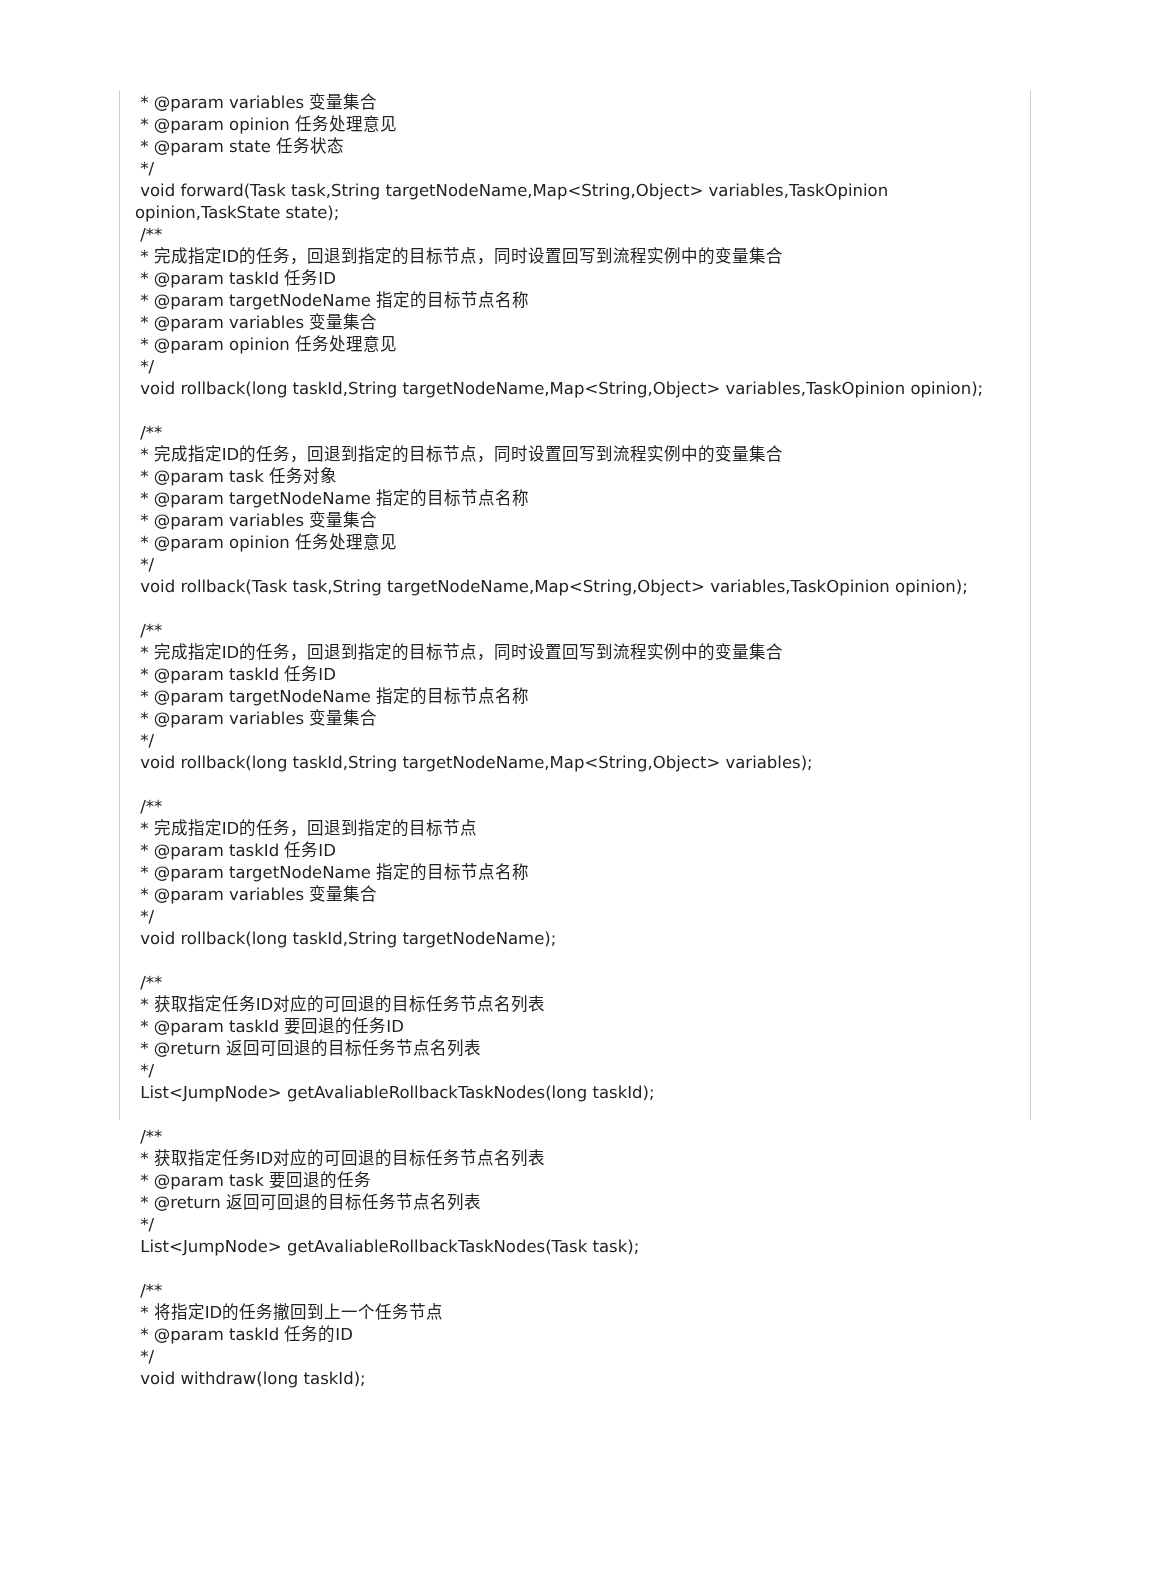* @param variables 变量集合
* @param opinion 任务处理意见
* @param state 任务状态
*/
void forward(Task task,String targetNodeName,Map<String,Object> variables,TaskOpinion
opinion,TaskState state);
/**
* 完成指定ID的任务，回退到指定的目标节点，同时设置回写到流程实例中的变量集合
* @param taskId 任务ID
* @param targetNodeName 指定的目标节点名称
* @param variables 变量集合
* @param opinion 任务处理意见
*/
void rollback(long taskId,String targetNodeName,Map<String,Object> variables,TaskOpinion opinion);
/**
* 完成指定ID的任务，回退到指定的目标节点，同时设置回写到流程实例中的变量集合
* @param task 任务对象
* @param targetNodeName 指定的目标节点名称
* @param variables 变量集合
* @param opinion 任务处理意见
*/
void rollback(Task task,String targetNodeName,Map<String,Object> variables,TaskOpinion opinion);
/**
* 完成指定ID的任务，回退到指定的目标节点，同时设置回写到流程实例中的变量集合
* @param taskId 任务ID
* @param targetNodeName 指定的目标节点名称
* @param variables 变量集合
*/
void rollback(long taskId,String targetNodeName,Map<String,Object> variables);
/**
* 完成指定ID的任务，回退到指定的目标节点
* @param taskId 任务ID
* @param targetNodeName 指定的目标节点名称
* @param variables 变量集合
*/
void rollback(long taskId,String targetNodeName);
/**
* 获取指定任务ID对应的可回退的目标任务节点名列表
* @param taskId 要回退的任务ID
* @return 返回可回退的目标任务节点名列表
*/
List<JumpNode> getAvaliableRollbackTaskNodes(long taskId);
/**
* 获取指定任务ID对应的可回退的目标任务节点名列表
* @param task 要回退的任务
* @return 返回可回退的目标任务节点名列表
*/
List<JumpNode> getAvaliableRollbackTaskNodes(Task task);
/**
* 将指定ID的任务撤回到上一个任务节点
* @param taskId 任务的ID
*/
void withdraw(long taskId);